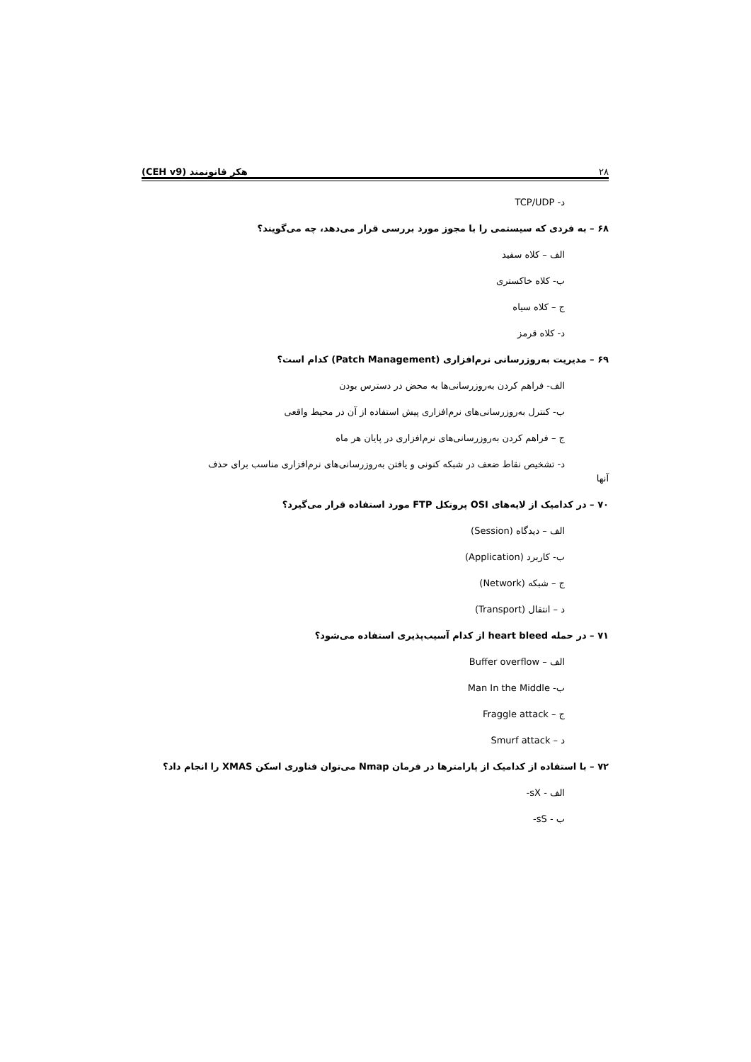۲۸ (CEH v9) هکر قانونمند
د- TCP/UDP
۶۸ – به فردی که سیستمی را با مجوز مورد بررسی قرار می‌دهد، چه می‌گویند؟
الف – کلاه سفید
ب- کلاه خاکستری
ج – کلاه سیاه
د- کلاه قرمز
۶۹ – مدیریت به‌روزرسانی نرم‌افزاری (Patch Management) کدام است؟
الف- فراهم کردن به‌روزرسانی‌ها به محض در دسترس بودن
ب- کنترل به‌روزرسانی‌های نرم‌افزاری پیش استفاده از آن در محیط واقعی
ج – فراهم کردن به‌روزرسانی‌های نرم‌افزاری در پایان هر ماه
د- تشخیص نقاط ضعف در شبکه کنونی و یافتن به‌روزرسانی‌های نرم‌افزاری مناسب برای حذف
آنها
۷۰ – در کدامیک از لایه‌های OSI پروتکل FTP مورد استفاده قرار می‌گیرد؟
الف – دیدگاه (Session)
ب- کاربرد (Application)
ج – شبکه (Network)
د – انتقال (Transport)
۷۱ – در حمله heart bleed از کدام آسیب‌پذیری استفاده می‌شود؟
الف – Buffer overflow
ب- Man In the Middle
ج – Fraggle attack
د – Smurf attack
۷۲ – با استفاده از کدامیک از پارامترها در فرمان Nmap می‌توان فناوری اسکن XMAS را انجام داد؟
الف - sX-
ب - sS-